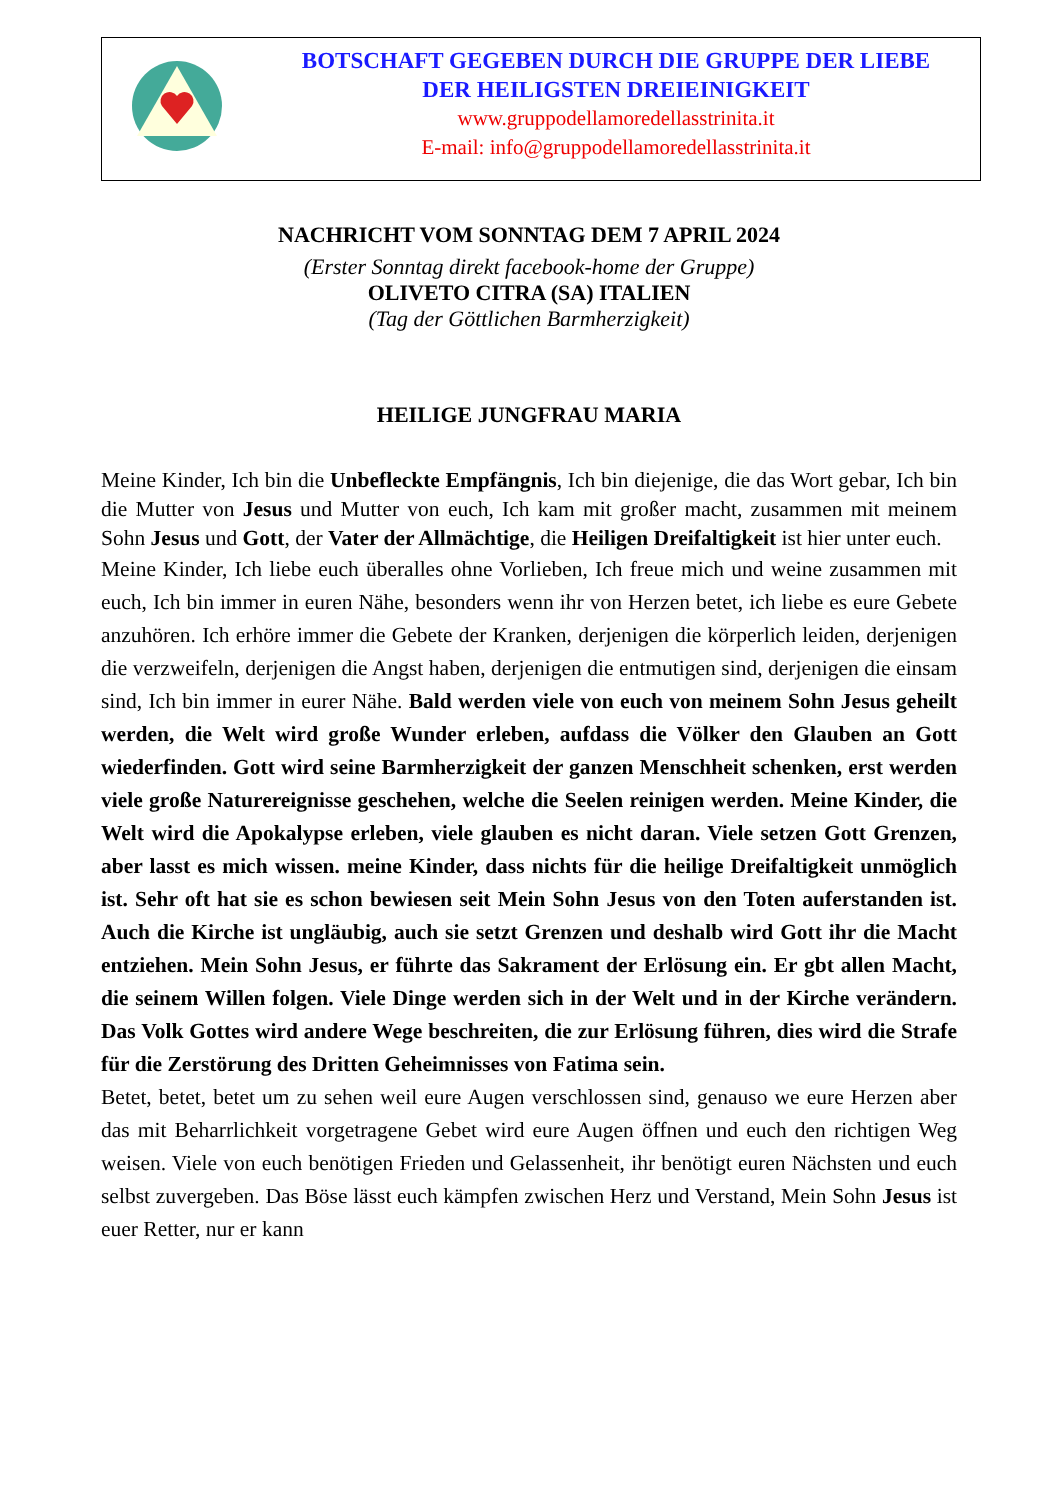BOTSCHAFT GEGEBEN DURCH DIE GRUPPE DER LIEBE
DER HEILIGSTEN DREIEINIGKEIT
www.gruppodellamoredellasstrinita.it
E-mail: info@gruppodellamoredellasstrinita.it
NACHRICHT VOM SONNTAG DEM 7 APRIL 2024
(Erster Sonntag direkt facebook-home der Gruppe)
OLIVETO CITRA (SA) ITALIEN
(Tag der Göttlichen Barmherzigkeit)
HEILIGE JUNGFRAU MARIA
Meine Kinder, Ich bin die Unbefleckte Empfängnis, Ich bin diejenige, die das Wort gebar, Ich bin die Mutter von Jesus und Mutter von euch, Ich kam mit großer macht, zusammen mit meinem Sohn Jesus und Gott, der Vater der Allmächtige, die Heiligen Dreifaltigkeit ist hier unter euch.
Meine Kinder, Ich liebe euch überalles ohne Vorlieben, Ich freue mich und weine zusammen mit euch, Ich bin immer in euren Nähe, besonders wenn ihr von Herzen betet, ich liebe es eure Gebete anzuhören. Ich erhöre immer die Gebete der Kranken, derjenigen die körperlich leiden, derjenigen die verzweifeln, derjenigen die Angst haben, derjenigen die entmutigen sind, derjenigen die einsam sind, Ich bin immer in eurer Nähe. Bald werden viele von euch von meinem Sohn Jesus geheilt werden, die Welt wird große Wunder erleben, aufdass die Völker den Glauben an Gott wiederfinden. Gott wird seine Barmherzigkeit der ganzen Menschheit schenken, erst werden viele große Naturereignisse geschehen, welche die Seelen reinigen werden. Meine Kinder, die Welt wird die Apokalypse erleben, viele glauben es nicht daran. Viele setzen Gott Grenzen, aber lasst es mich wissen. meine Kinder, dass nichts für die heilige Dreifaltigkeit unmöglich ist. Sehr oft hat sie es schon bewiesen seit Mein Sohn Jesus von den Toten auferstanden ist. Auch die Kirche ist ungläubig, auch sie setzt Grenzen und deshalb wird Gott ihr die Macht entziehen. Mein Sohn Jesus, er führte das Sakrament der Erlösung ein. Er gbt allen Macht, die seinem Willen folgen. Viele Dinge werden sich in der Welt und in der Kirche verändern. Das Volk Gottes wird andere Wege beschreiten, die zur Erlösung führen, dies wird die Strafe für die Zerstörung des Dritten Geheimnisses von Fatima sein.
Betet, betet, betet um zu sehen weil eure Augen verschlossen sind, genauso we eure Herzen aber das mit Beharrlichkeit vorgetragene Gebet wird eure Augen öffnen und euch den richtigen Weg weisen. Viele von euch benötigen Frieden und Gelassenheit, ihr benötigt euren Nächsten und euch selbst zuvergeben. Das Böse lässt euch kämpfen zwischen Herz und Verstand, Mein Sohn Jesus ist euer Retter, nur er kann